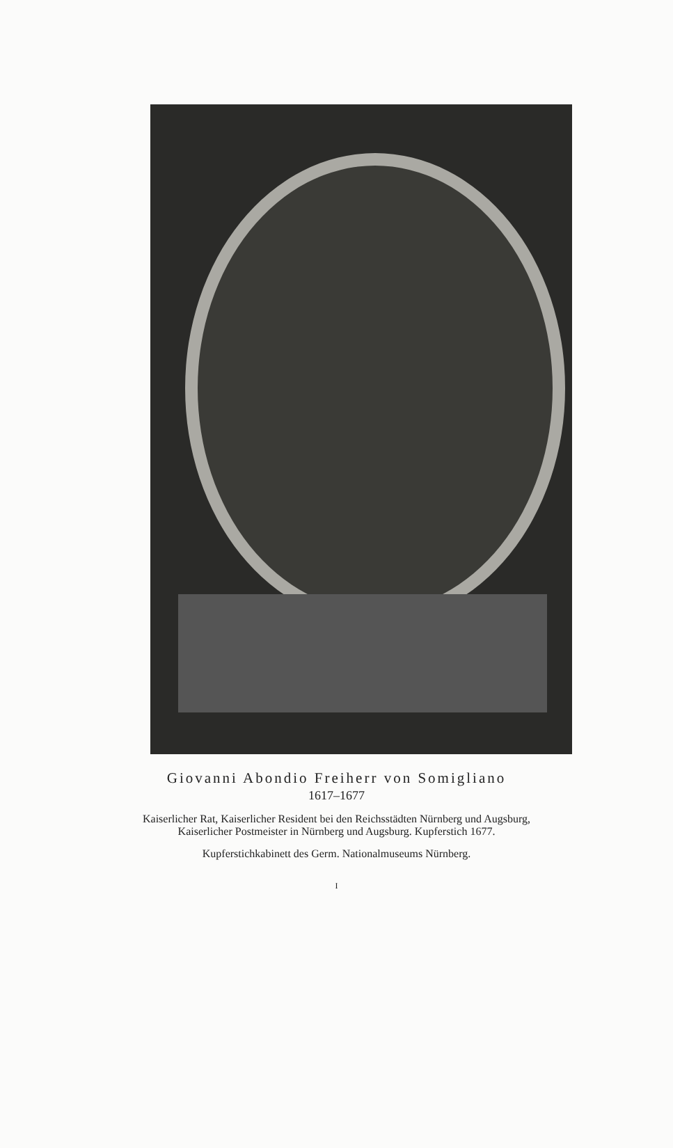Giovanni Abondio Freiherr von Somigliano
1617–1677
Kaiserlicher Rat, Kaiserlicher Resident bei den Reichsstädten Nürnberg und Augsburg,
Kaiserlicher Postmeister in Nürnberg und Augsburg. Kupferstich 1677.
Kupferstichkabinett des Germ. Nationalmuseums Nürnberg.
I